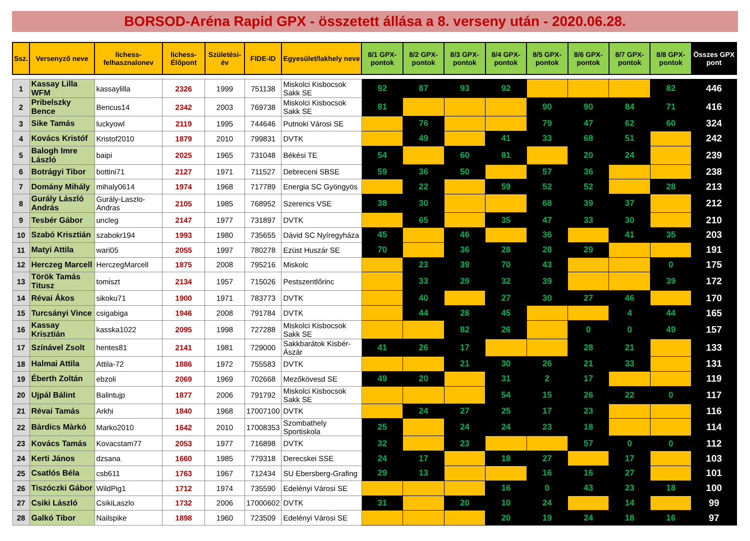BORSOD-Aréna Rapid GPX - összetett állása a 8. verseny után - 2020.06.28.
| Ssz. | Versenyző neve | lichess-felhasznalonev | lichess-Élőpont | Születési-év | FIDE-ID | Egyesület/lakhely neve | 8/1 GPX-pontok | 8/2 GPX-pontok | 8/3 GPX-pontok | 8/4 GPX-pontok | 8/5 GPX-pontok | 8/6 GPX-pontok | 8/7 GPX-pontok | 8/8 GPX-pontok | Összes GPX pont |
| --- | --- | --- | --- | --- | --- | --- | --- | --- | --- | --- | --- | --- | --- | --- | --- |
| 1 | Kassay Lilla WFM | kassaylilla | 2326 | 1999 | 751138 | Miskolci Kisbocsok Sakk SE | 92 | 87 | 93 | 92 | | | | 82 | 446 |
| 2 | Pribelszky Bence | Bencus14 | 2342 | 2003 | 769738 | Miskolci Kisbocsok Sakk SE | 81 | | | | 90 | 90 | 84 | 71 | 416 |
| 3 | Sike Tamás | luckyowl | 2119 | 1995 | 744646 | Putnoki Városi SE | | 76 | | | 79 | 47 | 62 | 60 | 324 |
| 4 | Kovács Kristóf | Kristof2010 | 1879 | 2010 | 799831 | DVTK | | 49 | | 41 | 33 | 68 | 51 | | 242 |
| 5 | Balogh Imre László | baipi | 2025 | 1965 | 731048 | Békési TE | 54 | | 60 | 81 | | 20 | 24 | | 239 |
| 6 | Botrágyi Tibor | bottini71 | 2127 | 1971 | 711527 | Debreceni SBSE | 59 | 36 | 50 | | 57 | 36 | | | 238 |
| 7 | Domány Mihály | mihaly0614 | 1974 | 1968 | 717789 | Energia SC Gyöngyös | | 22 | | 59 | 52 | 52 | | 28 | 213 |
| 8 | Gurály László András | Gurály-Laszlo-Andras | 2105 | 1985 | 768952 | Szerencs VSE | 38 | 30 | | | 68 | 39 | 37 | | 212 |
| 9 | Tesbér Gábor | uncleg | 2147 | 1977 | 731897 | DVTK | | 65 | | 35 | 47 | 33 | 30 | | 210 |
| 10 | Szabó Krisztián | szabokr194 | 1993 | 1980 | 735655 | Dávid SC Nyíregyháza | 45 | | 46 | | 36 | | 41 | 35 | 203 |
| 11 | Matyi Attila | wari05 | 2055 | 1997 | 780278 | Ezüst Huszár SE | 70 | | 36 | 28 | 28 | 29 | | | 191 |
| 12 | Herczeg Marcell | HerczegMarcell | 1875 | 2008 | 795216 | Miskolc | | 23 | 39 | 70 | 43 | | | 0 | 175 |
| 13 | Török Tamás Titusz | tomiszt | 2134 | 1957 | 715026 | Pestszentlőrinc | | 33 | 29 | 32 | 39 | | | 39 | 172 |
| 14 | Révai Ákos | sikoku71 | 1900 | 1971 | 783773 | DVTK | | 40 | | 27 | 30 | 27 | 46 | | 170 |
| 15 | Turcsányi Vince | csigabiga | 1946 | 2008 | 791784 | DVTK | | 44 | 28 | 45 | | | 4 | 44 | 165 |
| 16 | Kassay Krisztián | kasska1022 | 2095 | 1998 | 727288 | Miskolci Kisbocsok Sakk SE | | | 82 | 26 | | 0 | 0 | 49 | 157 |
| 17 | Színável Zsolt | hentes81 | 2141 | 1981 | 729000 | Sakkbarátok Kisbér-Ászár | 41 | 26 | 17 | | | 28 | 21 | | 133 |
| 18 | Halmai Attila | Attila-72 | 1886 | 1972 | 755583 | DVTK | | | 21 | 30 | 26 | 21 | 33 | | 131 |
| 19 | Éberth Zoltán | ebzoli | 2069 | 1969 | 702668 | Mezőkövesd SE | 49 | 20 | | 31 | 2 | 17 | | | 119 |
| 20 | Ujpál Bálint | Balintujp | 1877 | 2006 | 791792 | Miskolci Kisbocsok Sakk SE | | | | 54 | 15 | 26 | 22 | 0 | 117 |
| 21 | Révai Tamás | Arkhi | 1840 | 1968 | 17007100 | DVTK | | 24 | 27 | 25 | 17 | 23 | | | 116 |
| 22 | Bàrdics Màrkó | Marko2010 | 1642 | 2010 | 17008353 | Szombathely Sportiskola | 25 | | 24 | 24 | 23 | 18 | | | 114 |
| 23 | Kovács Tamás | Kovacstam77 | 2053 | 1977 | 716898 | DVTK | 32 | | 23 | | | 57 | 0 | 0 | 112 |
| 24 | Kerti János | dzsana | 1660 | 1985 | 779318 | Derecskei SSE | 24 | 17 | | 18 | 27 | | 17 | | 103 |
| 25 | Csatlós Béla | csb611 | 1763 | 1967 | 712434 | SU Ebersberg-Grafing | 29 | 13 | | | 16 | 16 | 27 | | 101 |
| 26 | Tiszóczki Gábor | WildPig1 | 1712 | 1974 | 735590 | Edelényi Városi SE | | | | 16 | 0 | 43 | 23 | 18 | 100 |
| 27 | Csiki László | CsikiLaszlo | 1732 | 2006 | 17000602 | DVTK | 31 | | 20 | 10 | 24 | | 14 | | 99 |
| 28 | Galkó Tibor | Nailspike | 1898 | 1960 | 723509 | Edelényi Városi SE | | | | 20 | 19 | 24 | 18 | 16 | 97 |